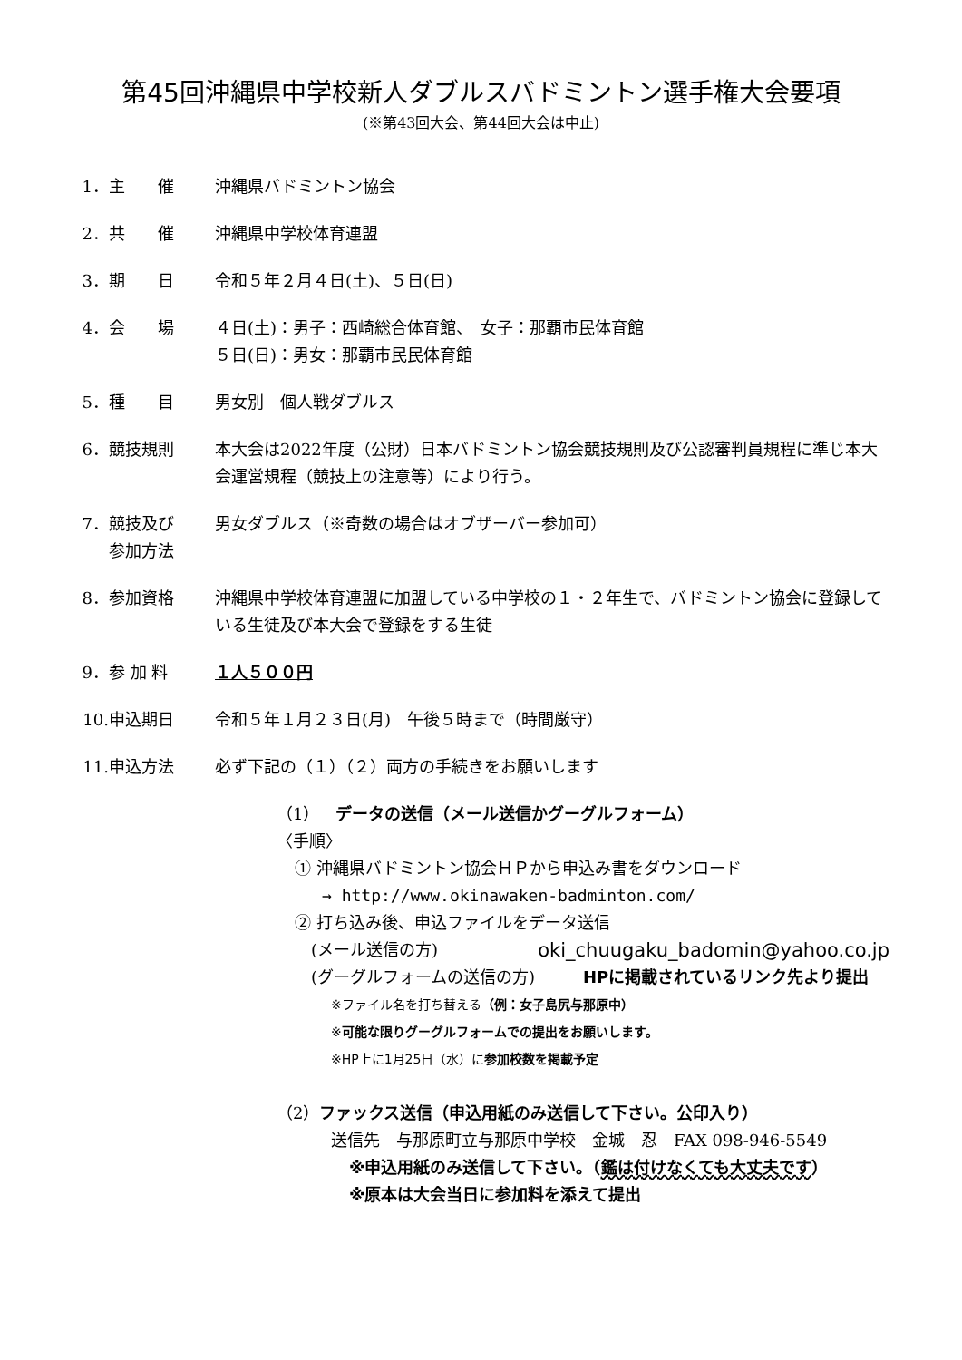第45回沖縄県中学校新人ダブルスバドミントン選手権大会要項
(※第43回大会、第44回大会は中止)
1． 主　　催 沖縄県バドミントン協会
2． 共　　催 沖縄県中学校体育連盟
3． 期　　日 令和５年２月４日(土)、５日(日)
4． 会　　場 ４日(土)：男子：西崎総合体育館、　女子：那覇市民体育館
５日(日)：男女：那覇市民民体育館
5． 種　　目 男女別　個人戦ダブルス
6． 競技規則 本大会は2022年度（公財）日本バドミントン協会競技規則及び公認審判員規程に準じ本大会運営規程（競技上の注意等）により行う。
7． 競技及び
参加方法 男女ダブルス（※奇数の場合はオブザーバー参加可）
8． 参加資格 沖縄県中学校体育連盟に加盟している中学校の１・２年生で、バドミントン協会に登録している生徒及び本大会で登録をする生徒
9． 参 加 料 １人５００円
10. 申込期日 令和５年１月２３日(月)　午後５時まで（時間厳守）
11. 申込方法 必ず下記の（１）（２）両方の手続きをお願いします
（1）　データの送信（メール送信かグーグルフォーム）
〈手順〉
① 沖縄県バドミントン協会ＨＰから申込み書をダウンロード
→ http://www.okinawaken-badminton.com/
② 打ち込み後、申込ファイルをデータ送信
(メール送信の方) oki_chuugaku_badomin@yahoo.co.jp
(グーグルフォームの送信の方) HPに掲載されているリンク先より提出
※ファイル名を打ち替える（例：女子島尻与那原中）
※可能な限りグーグルフォームでの提出をお願いします。
※HP上に1月25日（水）に参加校数を掲載予定
（2）ファックス送信（申込用紙のみ送信して下さい。公印入り）
送信先　与那原町立与那原中学校　金城　忍　FAX 098-946-5549
※申込用紙のみ送信して下さい。（鑑は付けなくても大丈夫です）
※原本は大会当日に参加料を添えて提出